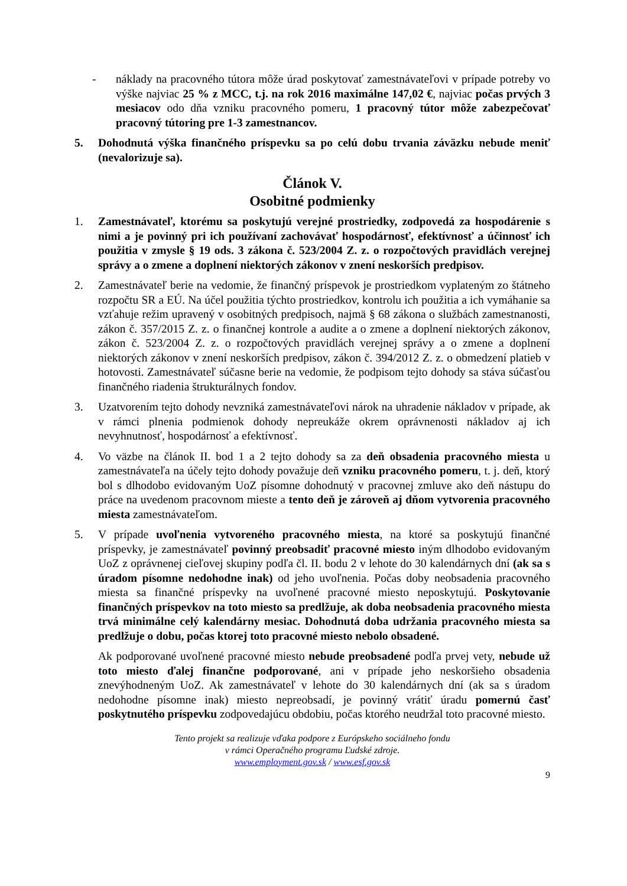- náklady na pracovného tútora môže úrad poskytovať zamestnávateľovi v prípade potreby vo výške najviac 25 % z MCC, t.j. na rok 2016 maximálne 147,02 €, najviac počas prvých 3 mesiacov odo dňa vzniku pracovného pomeru, 1 pracovný tútor môže zabezpečovať pracovný tútoring pre 1-3 zamestnancov.
5. Dohodnutá výška finančného príspevku sa po celú dobu trvania záväzku nebude meniť (nevalorizuje sa).
Článok V.
Osobitné podmienky
1. Zamestnávateľ, ktorému sa poskytujú verejné prostriedky, zodpovedá za hospodárenie s nimi a je povinný pri ich používaní zachovávať hospodárnosť, efektívnosť a účinnosť ich použitia v zmysle § 19 ods. 3 zákona č. 523/2004 Z. z. o rozpočtových pravidlách verejnej správy a o zmene a doplnení niektorých zákonov v znení neskorších predpisov.
2. Zamestnávateľ berie na vedomie, že finančný príspevok je prostriedkom vyplateným zo štátneho rozpočtu SR a EÚ. Na účel použitia týchto prostriedkov, kontrolu ich použitia a ich vymáhanie sa vzťahuje režim upravený v osobitných predpisoch, najmä § 68 zákona o službách zamestnanosti, zákon č. 357/2015 Z. z. o finančnej kontrole a audite a o zmene a doplnení niektorých zákonov, zákon č. 523/2004 Z. z. o rozpočtových pravidlách verejnej správy a o zmene a doplnení niektorých zákonov v znení neskorších predpisov, zákon č. 394/2012 Z. z. o obmedzení platieb v hotovosti. Zamestnávateľ súčasne berie na vedomie, že podpisom tejto dohody sa stáva súčasťou finančného riadenia štrukturálnych fondov.
3. Uzatvorením tejto dohody nevzniká zamestnávateľovi nárok na uhradenie nákladov v prípade, ak v rámci plnenia podmienok dohody nepreukáže okrem oprávnenosti nákladov aj ich nevyhnutnosť, hospodárnosť a efektívnosť.
4. Vo väzbe na článok II. bod 1 a 2 tejto dohody sa za deň obsadenia pracovného miesta u zamestnávateľa na účely tejto dohody považuje deň vzniku pracovného pomeru, t. j. deň, ktorý bol s dlhodobo evidovaným UoZ písomne dohodnutý v pracovnej zmluve ako deň nástupu do práce na uvedenom pracovnom mieste a tento deň je zároveň aj dňom vytvorenia pracovného miesta zamestnávateľom.
5. V prípade uvoľnenia vytvoreného pracovného miesta, na ktoré sa poskytujú finančné príspevky, je zamestnávateľ povinný preobsadiť pracovné miesto iným dlhodobo evidovaným UoZ z oprávnenej cieľovej skupiny podľa čl. II. bodu 2 v lehote do 30 kalendárnych dní (ak sa s úradom písomne nedohodne inak) od jeho uvoľnenia. Počas doby neobsadenia pracovného miesta sa finančné príspevky na uvoľnené pracovné miesto neposkytujú. Poskytovanie finančných príspevkov na toto miesto sa predlžuje, ak doba neobsadenia pracovného miesta trvá minimálne celý kalendárny mesiac. Dohodnutá doba udržania pracovného miesta sa predlžuje o dobu, počas ktorej toto pracovné miesto nebolo obsadené.
Ak podporované uvoľnené pracovné miesto nebude preobsadené podľa prvej vety, nebude už toto miesto ďalej finančne podporované, ani v prípade jeho neskoršieho obsadenia znevýhodneným UoZ. Ak zamestnávateľ v lehote do 30 kalendárnych dní (ak sa s úradom nedohodne písomne inak) miesto nepreobsadí, je povinný vrátiť úradu pomernú časť poskytnutého príspevku zodpovedajúcu obdobiu, počas ktorého neudržal toto pracovné miesto.
Tento projekt sa realizuje vďaka podpore z Európskeho sociálneho fondu
v rámci Operačného programu Ľudské zdroje.
www.employment.gov.sk / www.esf.gov.sk
9